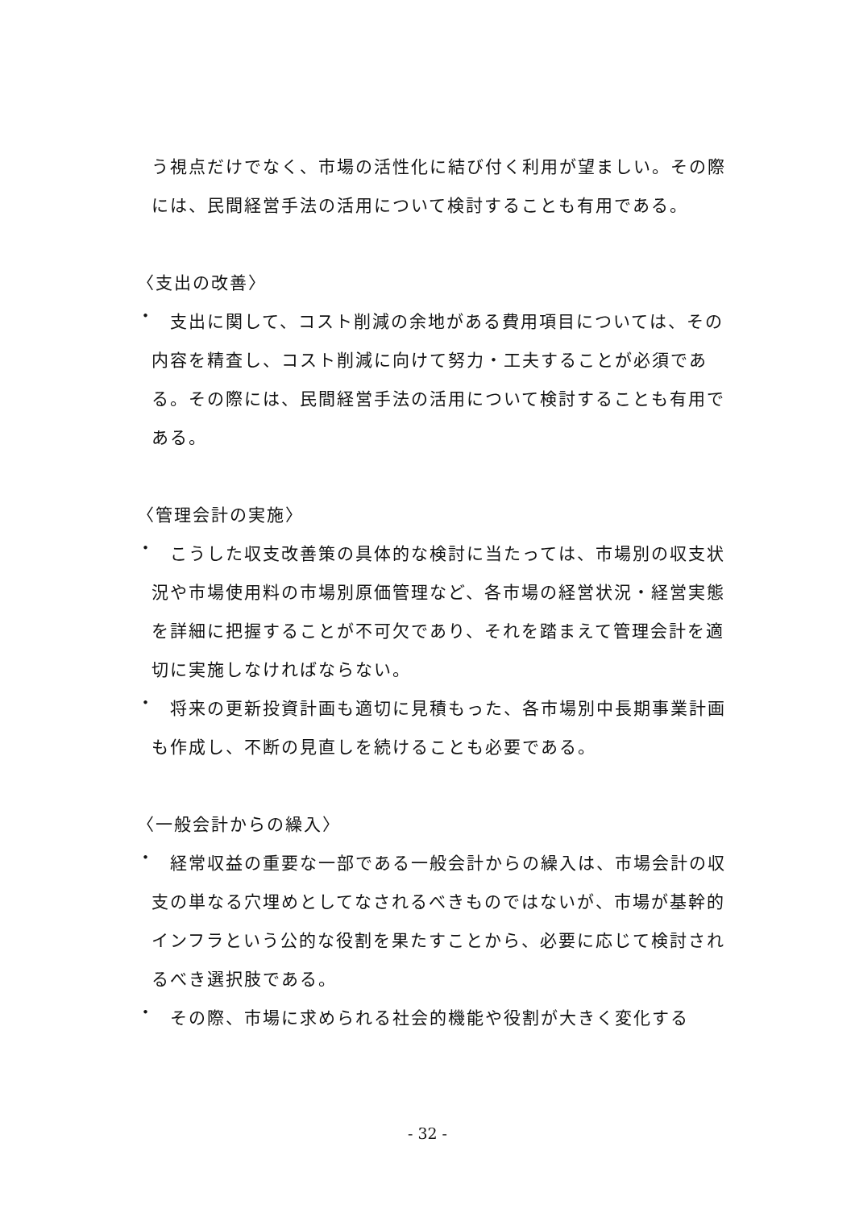う視点だけでなく、市場の活性化に結び付く利用が望ましい。その際には、民間経営手法の活用について検討することも有用である。
〈支出の改善〉
・
　支出に関して、コスト削減の余地がある費用項目については、その内容を精査し、コスト削減に向けて努力・工夫することが必須である。その際には、民間経営手法の活用について検討することも有用である。
〈管理会計の実施〉
・
　こうした収支改善策の具体的な検討に当たっては、市場別の収支状況や市場使用料の市場別原価管理など、各市場の経営状況・経営実態を詳細に把握することが不可欠であり、それを踏まえて管理会計を適切に実施しなければならない。
・
　将来の更新投資計画も適切に見積もった、各市場別中長期事業計画も作成し、不断の見直しを続けることも必要である。
〈一般会計からの繰入〉
・
　経常収益の重要な一部である一般会計からの繰入は、市場会計の収支の単なる穴埋めとしてなされるべきものではないが、市場が基幹的インフラという公的な役割を果たすことから、必要に応じて検討されるべき選択肢である。
・
　その際、市場に求められる社会的機能や役割が大きく変化する
- 32 -